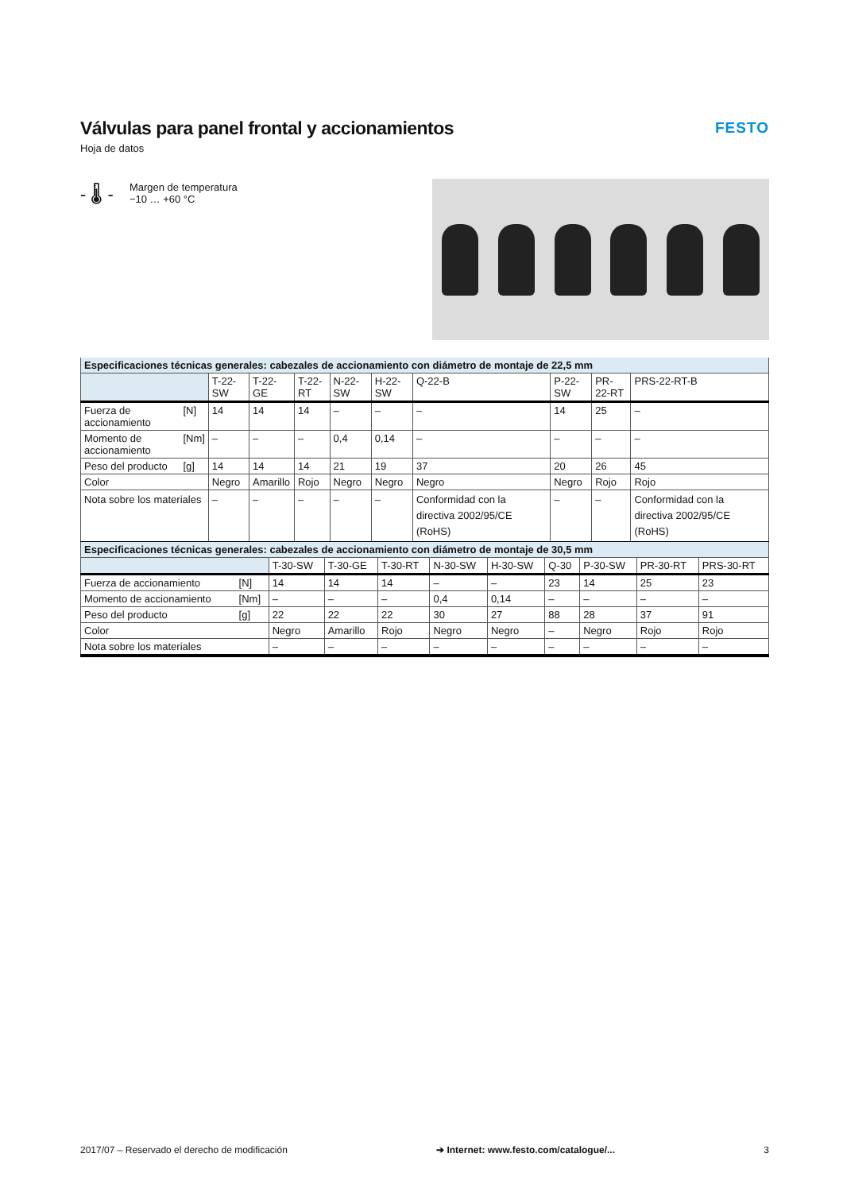Válvulas para panel frontal y accionamientos
Hoja de datos
FESTO
- 🌡 -
Margen de temperatura
−10 … +60 °C
| Especificaciones técnicas generales: cabezales de accionamiento con diámetro de montaje de 22,5 mm | | | | | | | | | | |
| --- | --- | --- | --- | --- | --- | --- | --- | --- | --- | --- |
| | | T-22-SW | T-22-GE | T-22-RT | N-22-SW | H-22-SW | Q-22-B | P-22-SW | PR-22-RT | PRS-22-RT-B |
| Fuerza de accionamiento | [N] | 14 | 14 | 14 | – | – | – | 14 | 25 | – |
| Momento de accionamiento | [Nm] | – | – | – | 0,4 | 0,14 | – | – | – | – |
| Peso del producto | [g] | 14 | 14 | 14 | 21 | 19 | 37 | 20 | 26 | 45 |
| Color | | Negro | Amarillo | Rojo | Negro | Negro | Negro | Negro | Rojo | Rojo |
| Nota sobre los materiales | | – | – | – | – | – | Conformidad con la directiva 2002/95/CE (RoHS) | – | – | Conformidad con la directiva 2002/95/CE (RoHS) |
| Especificaciones técnicas generales: cabezales de accionamiento con diámetro de montaje de 30,5 mm | | | | | | | | | | |
| --- | --- | --- | --- | --- | --- | --- | --- | --- | --- | --- |
| | | T-30-SW | T-30-GE | T-30-RT | N-30-SW | H-30-SW | Q-30 | P-30-SW | PR-30-RT | PRS-30-RT |
| Fuerza de accionamiento | [N] | 14 | 14 | 14 | – | – | 23 | 14 | 25 | 23 |
| Momento de accionamiento | [Nm] | – | – | – | 0,4 | 0,14 | – | – | – | – |
| Peso del producto | [g] | 22 | 22 | 22 | 30 | 27 | 88 | 28 | 37 | 91 |
| Color | | Negro | Amarillo | Rojo | Negro | Negro | – | Negro | Rojo | Rojo |
| Nota sobre los materiales | | – | – | – | – | – | – | – | – | – |
2017/07 – Reservado el derecho de modificación ➔ Internet: www.festo.com/catalogue/... 3